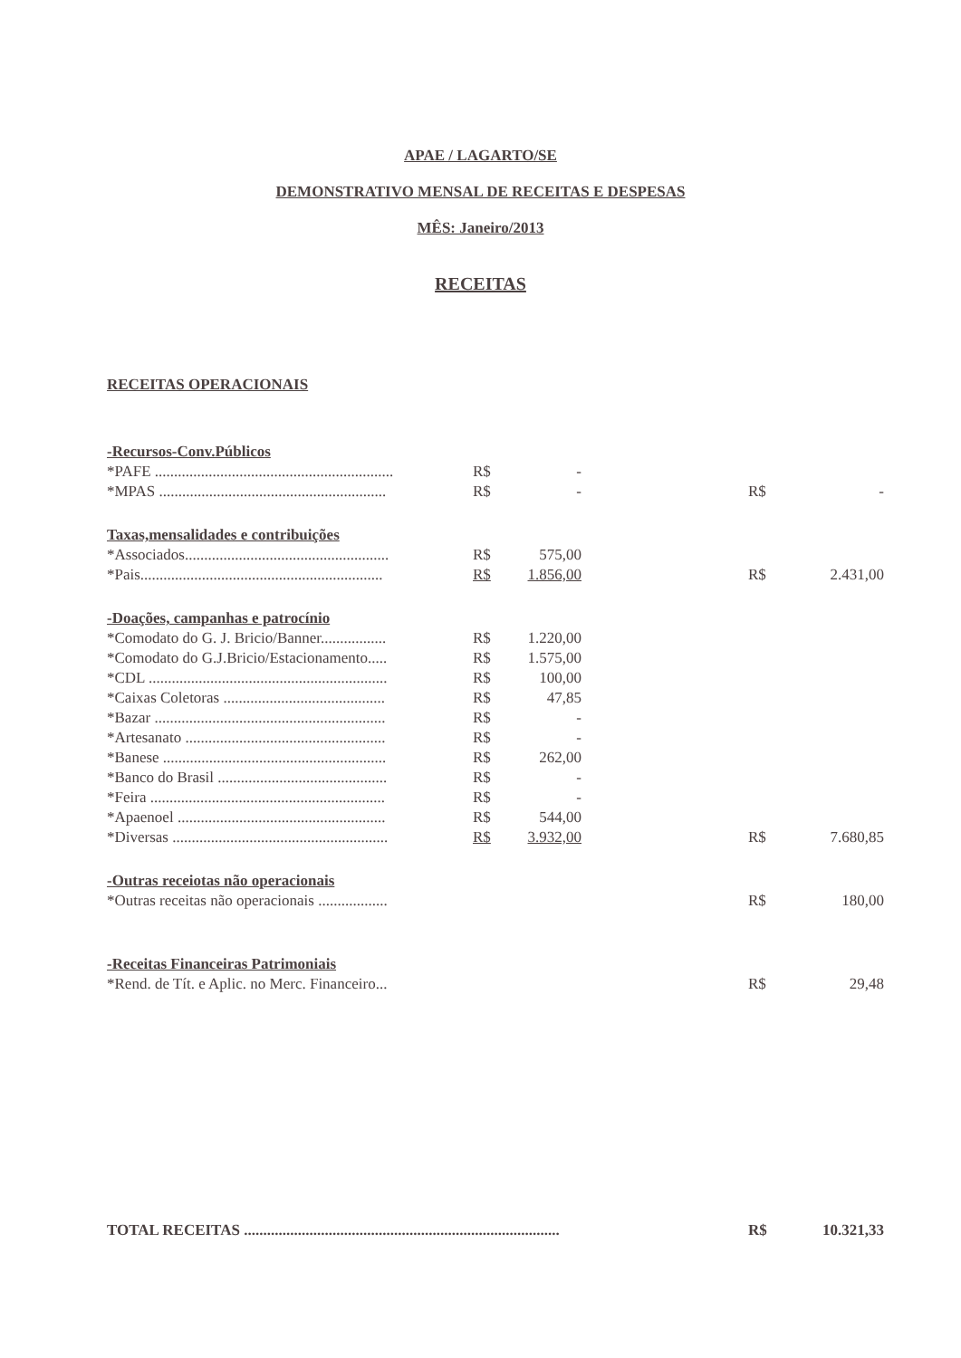APAE / LAGARTO/SE
DEMONSTRATIVO MENSAL DE RECEITAS E DESPESAS
MÊS: Janeiro/2013
RECEITAS
RECEITAS OPERACIONAIS
| -Recursos-Conv.Públicos | | | | | |
| *PAFE .............................................................. | R$ | - | | | |
| *MPAS ........................................................... | R$ | - | | R$ | - |
| Taxas,mensalidades e contribuições | | | | | |
| *Associados..................................................... | R$ | 575,00 | | | |
| *Pais............................................................... | R$ | 1.856,00 | | R$ | 2.431,00 |
| -Doações, campanhas e patrocínio | | | | | |
| *Comodato do G. J. Bricio/Banner................. | R$ | 1.220,00 | | | |
| *Comodato do G.J.Bricio/Estacionamento..... | R$ | 1.575,00 | | | |
| *CDL .............................................................. | R$ | 100,00 | | | |
| *Caixas Coletoras .......................................... | R$ | 47,85 | | | |
| *Bazar ............................................................ | R$ | - | | | |
| *Artesanato .................................................... | R$ | - | | | |
| *Banese .......................................................... | R$ | 262,00 | | | |
| *Banco do Brasil ............................................ | R$ | - | | | |
| *Feira ............................................................. | R$ | - | | | |
| *Apaenoel ...................................................... | R$ | 544,00 | | | |
| *Diversas ........................................................ | R$ | 3.932,00 | | R$ | 7.680,85 |
| -Outras receiotas não operacionais | | | | | |
| *Outras receitas não operacionais .................. | | | | R$ | 180,00 |
| -Receitas Financeiras Patrimoniais | | | | | |
| *Rend. de Tít. e Aplic. no Merc. Financeiro... | | | | R$ | 29,48 |
| TOTAL RECEITAS .................................................................................. | | | | R$ | 10.321,33 |